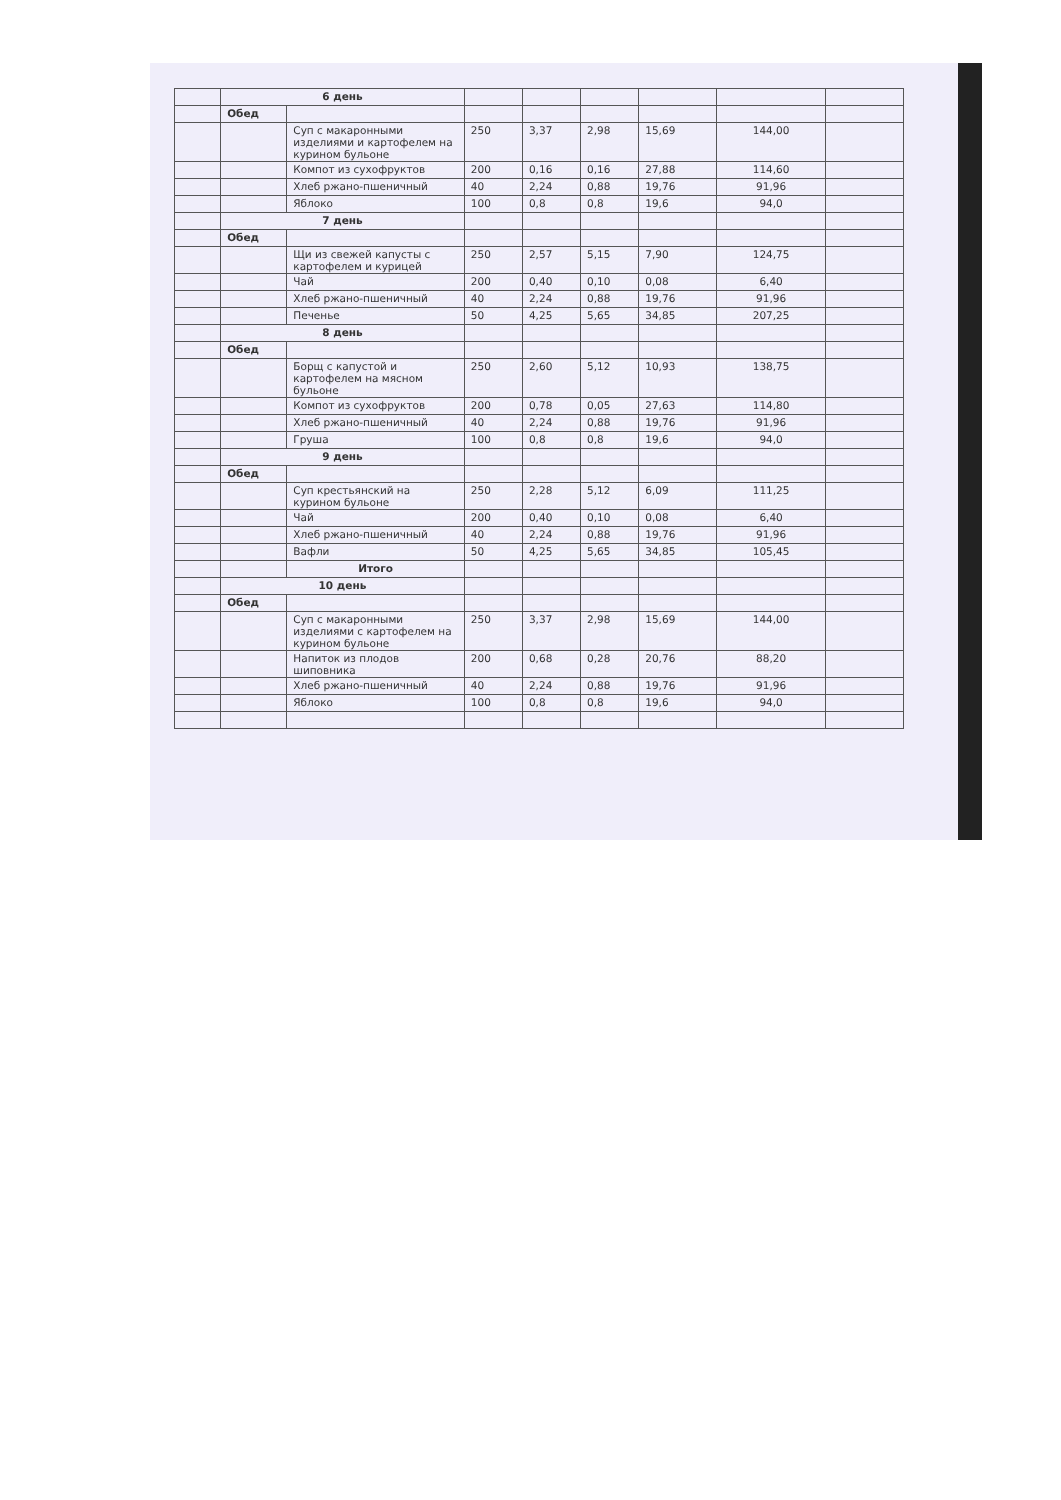| | 6 день | | | | | | | |
| | Обед | | | | | | | |
| | | Суп с макаронными изделиями и картофелем на курином бульоне | 250 | 3,37 | 2,98 | 15,69 | 144,00 | |
| | | Компот из сухофруктов | 200 | 0,16 | 0,16 | 27,88 | 114,60 | |
| | | Хлеб ржано-пшеничный | 40 | 2,24 | 0,88 | 19,76 | 91,96 | |
| | | Яблоко | 100 | 0,8 | 0,8 | 19,6 | 94,0 | |
| | 7 день | | | | | | | |
| | Обед | | | | | | | |
| | | Щи из свежей капусты с картофелем и курицей | 250 | 2,57 | 5,15 | 7,90 | 124,75 | |
| | | Чай | 200 | 0,40 | 0,10 | 0,08 | 6,40 | |
| | | Хлеб ржано-пшеничный | 40 | 2,24 | 0,88 | 19,76 | 91,96 | |
| | | Печенье | 50 | 4,25 | 5,65 | 34,85 | 207,25 | |
| | 8 день | | | | | | | |
| | Обед | | | | | | | |
| | | Борщ с капустой и картофелем на мясном бульоне | 250 | 2,60 | 5,12 | 10,93 | 138,75 | |
| | | Компот из сухофруктов | 200 | 0,78 | 0,05 | 27,63 | 114,80 | |
| | | Хлеб ржано-пшеничный | 40 | 2,24 | 0,88 | 19,76 | 91,96 | |
| | | Груша | 100 | 0,8 | 0,8 | 19,6 | 94,0 | |
| | 9 день | | | | | | | |
| | Обед | | | | | | | |
| | | Суп крестьянский на курином бульоне | 250 | 2,28 | 5,12 | 6,09 | 111,25 | |
| | | Чай | 200 | 0,40 | 0,10 | 0,08 | 6,40 | |
| | | Хлеб ржано-пшеничный | 40 | 2,24 | 0,88 | 19,76 | 91,96 | |
| | | Вафли | 50 | 4,25 | 5,65 | 34,85 | 105,45 | |
| | | Итого | | | | | | |
| | 10 день | | | | | | | |
| | Обед | | | | | | | |
| | | Суп с макаронными изделиями с картофелем на курином бульоне | 250 | 3,37 | 2,98 | 15,69 | 144,00 | |
| | | Напиток из плодов шиповника | 200 | 0,68 | 0,28 | 20,76 | 88,20 | |
| | | Хлеб ржано-пшеничный | 40 | 2,24 | 0,88 | 19,76 | 91,96 | |
| | | Яблоко | 100 | 0,8 | 0,8 | 19,6 | 94,0 | |